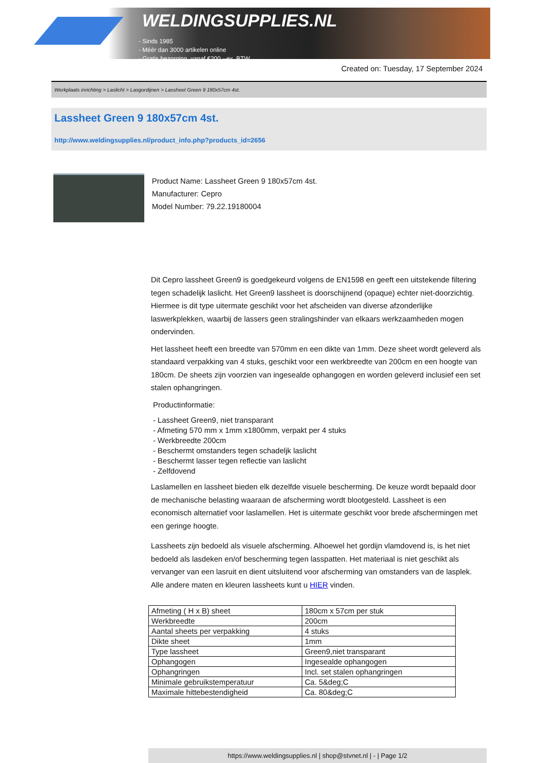WELDINGSUPPLIES.NL
- Sinds 1985
- Méér dan 3000 artikelen online
- Gratis bezorging, vanaf €200,--ex. BTW
Created on: Tuesday, 17 September 2024
Werkplaats inrichting > Laslicht > Lasgordijnen > Lassheet Green 9 180x57cm 4st.
Lassheet Green 9 180x57cm 4st.
http://www.weldingsupplies.nl/product_info.php?products_id=2656
Product Name: Lassheet Green 9 180x57cm 4st.
Manufacturer: Cepro
Model Number: 79.22.19180004
Dit Cepro lassheet Green9 is goedgekeurd volgens de EN1598 en geeft een uitstekende filtering tegen schadelijk laslicht. Het Green9 lassheet is doorschijnend (opaque) echter niet-doorzichtig. Hiermee is dit type uitermate geschikt voor het afscheiden van diverse afzonderlijke laswerkplekken, waarbij de lassers geen stralingshinder van elkaars werkzaamheden mogen ondervinden.
Het lassheet heeft een breedte van 570mm en een dikte van 1mm. Deze sheet wordt geleverd als standaard verpakking van 4 stuks, geschikt voor een werkbreedte van 200cm en een hoogte van 180cm. De sheets zijn voorzien van ingesealde ophangogen en worden geleverd inclusief een set stalen ophangringen.
Productinformatie:
- Lassheet Green9, niet transparant
- Afmeting 570 mm x 1mm x1800mm, verpakt per 4 stuks
- Werkbreedte 200cm
- Beschermt omstanders tegen schadeljk laslicht
- Beschermt lasser tegen reflectie van laslicht
- Zelfdovend
Laslamellen en lassheet bieden elk dezelfde visuele bescherming. De keuze wordt bepaald door de mechanische belasting waaraan de afscherming wordt blootgesteld. Lassheet is een economisch alternatief voor laslamellen. Het is uitermate geschikt voor brede afschermingen met een geringe hoogte.
Lassheets zijn bedoeld als visuele afscherming. Alhoewel het gordijn vlamdovend is, is het niet bedoeld als lasdeken en/of bescherming tegen lasspatten. Het materiaal is niet geschikt als vervanger van een lasruit en dient uitsluitend voor afscherming van omstanders van de lasplek.
Alle andere maten en kleuren lassheets kunt u HIER vinden.
| Afmeting ( H x B) sheet | 180cm x 57cm per stuk |
| Werkbreedte | 200cm |
| Aantal sheets per verpakking | 4 stuks |
| Dikte sheet | 1mm |
| Type lassheet | Green9,niet transparant |
| Ophangogen | Ingesealde ophangogen |
| Ophangringen | Incl. set stalen ophangringen |
| Minimale gebruikstemperatuur | Ca. 5&deg;C |
| Maximale hittebestendigheid | Ca. 80&deg;C |
https://www.weldingsupplies.nl | shop@stvnet.nl | - | Page 1/2